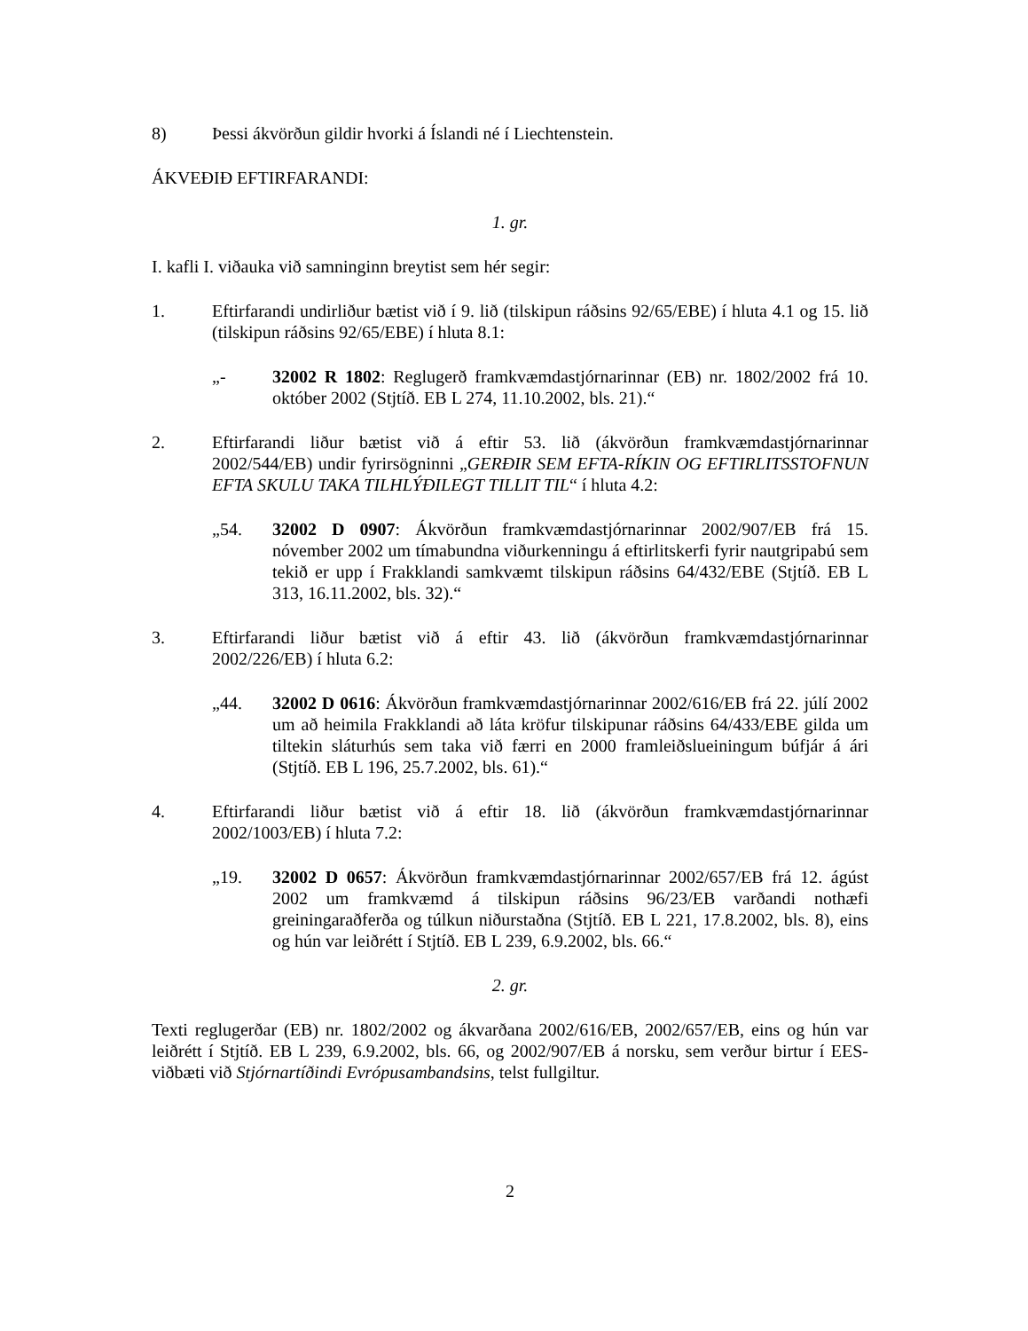8) Þessi ákvörðun gildir hvorki á Íslandi né í Liechtenstein.
ÁKVEÐIÐ EFTIRFARANDI:
1. gr.
I. kafli I. viðauka við samninginn breytist sem hér segir:
1. Eftirfarandi undirliður bætist við í 9. lið (tilskipun ráðsins 92/65/EBE) í hluta 4.1 og 15. lið (tilskipun ráðsins 92/65/EBE) í hluta 8.1:
„- 32002 R 1802: Reglugerð framkvæmdastjórnarinnar (EB) nr. 1802/2002 frá 10. október 2002 (Stjtíð. EB L 274, 11.10.2002, bls. 21).“
2. Eftirfarandi liður bætist við á eftir 53. lið (ákvörðun framkvæmdastjórnarinnar 2002/544/EB) undir fyrirsögninni „GERÐIR SEM EFTA-RÍKIN OG EFTIRLITSSTOFNUN EFTA SKULU TAKA TILHLÝÐILEGT TILLIT TIL“ í hluta 4.2:
„54. 32002 D 0907: Ákvörðun framkvæmdastjórnarinnar 2002/907/EB frá 15. nóvember 2002 um tímabundna viðurkenningu á eftirlitskerfi fyrir nautgripabú sem tekið er upp í Frakklandi samkvæmt tilskipun ráðsins 64/432/EBE (Stjtíð. EB L 313, 16.11.2002, bls. 32).“
3. Eftirfarandi liður bætist við á eftir 43. lið (ákvörðun framkvæmdastjórnarinnar 2002/226/EB) í hluta 6.2:
„44. 32002 D 0616: Ákvörðun framkvæmdastjórnarinnar 2002/616/EB frá 22. júlí 2002 um að heimila Frakklandi að láta kröfur tilskipunar ráðsins 64/433/EBE gilda um tiltekin sláturhús sem taka við færri en 2000 framleiðslueiningum búfjár á ári (Stjtíð. EB L 196, 25.7.2002, bls. 61).“
4. Eftirfarandi liður bætist við á eftir 18. lið (ákvörðun framkvæmdastjórnarinnar 2002/1003/EB) í hluta 7.2:
„19. 32002 D 0657: Ákvörðun framkvæmdastjórnarinnar 2002/657/EB frá 12. ágúst 2002 um framkvæmd á tilskipun ráðsins 96/23/EB varðandi nothæfi greiningaraðferða og túlkun niðurstaðna (Stjtíð. EB L 221, 17.8.2002, bls. 8), eins og hún var leiðrétt í Stjtíð. EB L 239, 6.9.2002, bls. 66.“
2. gr.
Texti reglugerðar (EB) nr. 1802/2002 og ákvarðana 2002/616/EB, 2002/657/EB, eins og hún var leiðrétt í Stjtíð. EB L 239, 6.9.2002, bls. 66, og 2002/907/EB á norsku, sem verður birtur í EES-viðbæti við Stjórnartíðindi Evrópusambandsins, telst fullgiltur.
2